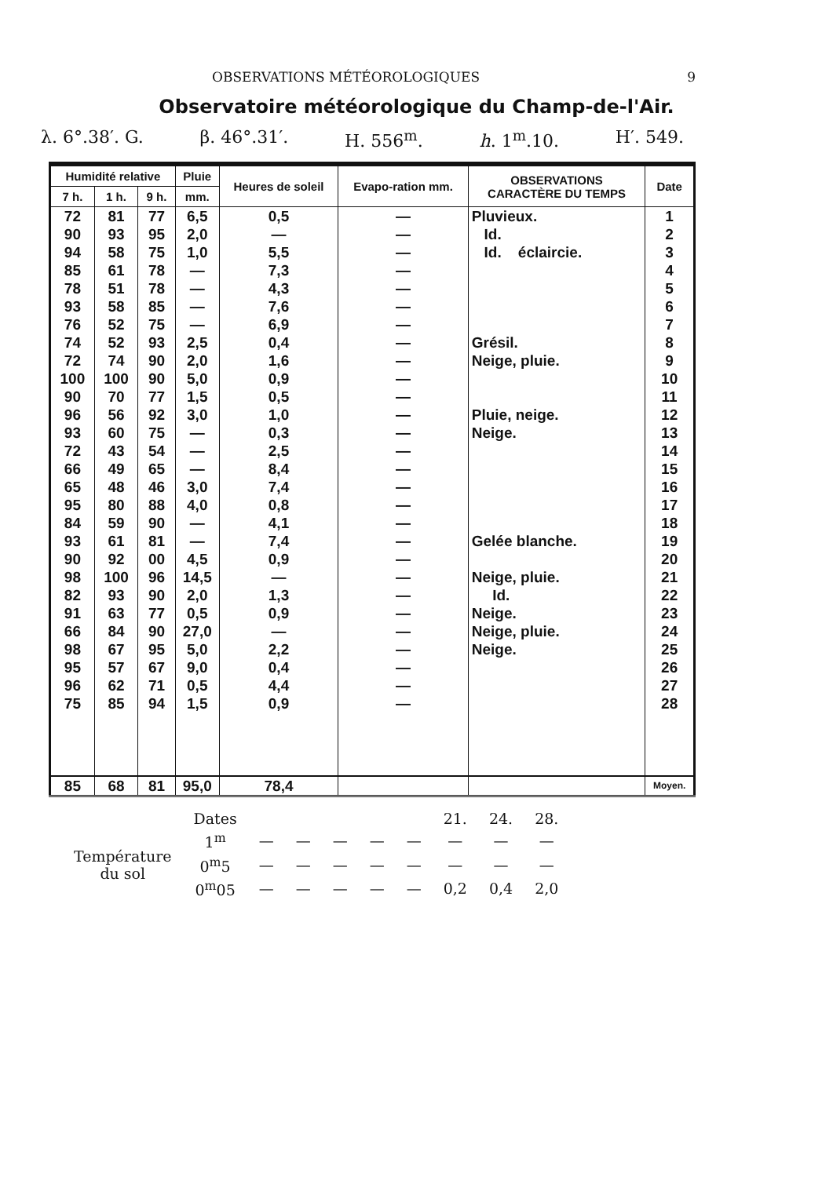OBSERVATIONS MÉTÉOROLOGIQUES 9
Observatoire météorologique du Champ-de-l'Air.
λ. 6°.38′. G. β. 46°.31′. H. 556<sup>m</sup>. h. 1<sup>m</sup>.10. H′. 549.
| Humidité relative | | | Pluie | Heures de soleil | Evapo-ration mm. | OBSERVATIONS CARACTÈRE DU TEMPS | Date |
| --- | --- | --- | --- | --- | --- | --- | --- |
| 7 h. | 1 h. | 9 h. | mm. | | | | |
| 72 | 81 | 77 | 6,5 | 0,5 | — | Pluvieux. | 1 |
| 90 | 93 | 95 | 2,0 | — | — | Id. | 2 |
| 94 | 58 | 75 | 1,0 | 5,5 | — | Id. éclaircie. | 3 |
| 85 | 61 | 78 | — | 7,3 | — | | 4 |
| 78 | 51 | 78 | — | 4,3 | — | | 5 |
| 93 | 58 | 85 | — | 7,6 | — | | 6 |
| 76 | 52 | 75 | — | 6,9 | — | | 7 |
| 74 | 52 | 93 | 2,5 | 0,4 | — | Grésil. | 8 |
| 72 | 74 | 90 | 2,0 | 1,6 | — | Neige, pluie. | 9 |
| 100 | 100 | 90 | 5,0 | 0,9 | — | | 10 |
| 90 | 70 | 77 | 1,5 | 0,5 | — | | 11 |
| 96 | 56 | 92 | 3,0 | 1,0 | — | Pluie, neige. | 12 |
| 93 | 60 | 75 | — | 0,3 | — | Neige. | 13 |
| 72 | 43 | 54 | — | 2,5 | — | | 14 |
| 66 | 49 | 65 | — | 8,4 | — | | 15 |
| 65 | 48 | 46 | 3,0 | 7,4 | — | | 16 |
| 95 | 80 | 88 | 4,0 | 0,8 | — | | 17 |
| 84 | 59 | 90 | — | 4,1 | — | | 18 |
| 93 | 61 | 81 | — | 7,4 | — | Gelée blanche. | 19 |
| 90 | 92 | 00 | 4,5 | 0,9 | — | | 20 |
| 98 | 100 | 96 | 14,5 | — | — | Neige, pluie. | 21 |
| 82 | 93 | 90 | 2,0 | 1,3 | — | Id. | 22 |
| 91 | 63 | 77 | 0,5 | 0,9 | — | Neige. | 23 |
| 66 | 84 | 90 | 27,0 | — | — | Neige, pluie. | 24 |
| 98 | 67 | 95 | 5,0 | 2,2 | — | Neige. | 25 |
| 95 | 57 | 67 | 9,0 | 0,4 | — | | 26 |
| 96 | 62 | 71 | 0,5 | 4,4 | — | | 27 |
| 75 | 85 | 94 | 1,5 | 0,9 | — | | 28 |
| 85 | 68 | 81 | 95,0 | 78,4 | | | Moyen. |
| | Dates | | | | | | 21. | 24. | 28. |
| Température du sol | 1<sup>m</sup> | — | — | — | — | — | — | — | — |
| | 0<sup>m</sup>5 | — | — | — | — | — | — | — | — |
| | 0<sup>m</sup>05 | — | — | — | — | — | 0,2 | 0,4 | 2,0 |